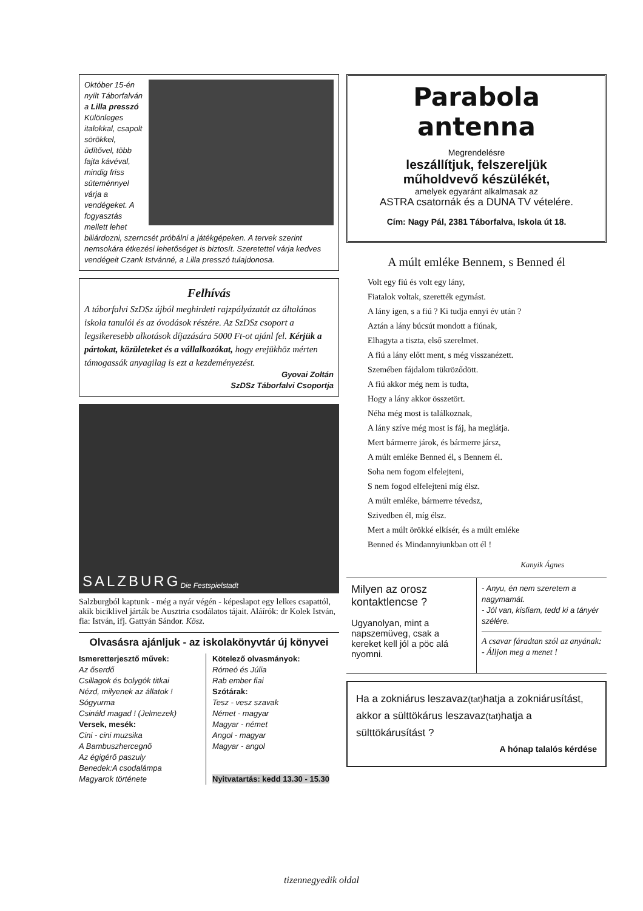Október 15-én nyílt Táborfalván a Lilla presszó Különleges italokkal, csapolt sörökkel, üdítővel, több fajta kávéval, mindig friss süteménnyel várja a vendégeket. A fogyasztás mellett lehet biliárdozni, szerncsét próbálni a játékgépeken. A tervek szerint nemsokára étkezési lehetőséget is biztosít. Szeretettel várja kedves vendégeit Czank Istvánné, a Lilla presszó tulajdonosa.
Felhívás
A táborfalvi SzDSz újból meghirdeti rajzpályázatát az általános iskola tanulói és az óvodások részére. Az SzDSz csoport a legsikeresebb alkotások díjazására 5000 Ft-ot ajánl fel. Kérjük a pártokat, közületeket és a vállalkozókat, hogy erejükhöz mérten támogassák anyagilag is ezt a kezdeményezést.
Gyovai Zoltán
SzDSz Táborfalvi Csoportja
SALZBURG Die Festspielstadt
Salzburgból kaptunk - még a nyár végén - képeslapot egy lelkes csapattól, akik biciklivel járták be Ausztria csodálatos tájait. Aláírók: dr Kolek István, fia: István, ifj. Gattyán Sándor. Kösz.
Olvasásra ajánljuk - az iskolakönyvtár új könyvei
Ismeretterjesztő művek:
Az őserdő
Csillagok és bolygók titkai
Nézd, milyenek az állatok !
Sógyurma
Csináld magad ! (Jelmezek)
Versek, mesék:
Cini - cini muzsika
A Bambuszhercegnő
Az égigérő paszuly
Benedek:A csodalámpa
Magyarok története
Kötelező olvasmányok:
Rómeó és Júlia
Rab ember fiai
Szótárak:
Tesz - vesz szavak
Német - magyar
Magyar - német
Angol - magyar
Magyar - angol
Nyitvatartás: kedd 13.30 - 15.30
Parabola antenna
Megrendelésre
leszállítjuk, felszereljük
műholdvevő készülékét,
amelyek egyaránt alkalmasak az
ASTRA csatornák és a DUNA TV vételére.
Cím: Nagy Pál, 2381 Táborfalva, Iskola út 18.
A múlt emléke Bennem, s Benned él
Volt egy fiú és volt egy lány,
Fiatalok voltak, szerették egymást.
A lány igen, s a fiú ? Ki tudja ennyi év után ?
Aztán a lány búcsút mondott a fiúnak,
Elhagyta a tiszta, első szerelmet.
A fiú a lány előtt ment, s még visszanézett.
Szemében fájdalom tükröződött.
A fiú akkor még nem is tudta,
Hogy a lány akkor összetört.
Néha még most is találkoznak,
A lány szíve még most is fáj, ha meglátja.
Mert bármerre járok, és bármerre jársz,
A múlt emléke Benned él, s Bennem él.
Soha nem fogom elfelejteni,
S nem fogod elfelejteni míg élsz.
A múlt emléke, bármerre tévedsz,
Szivedben él, míg élsz.
Mert a múlt örökké elkísér, és a múlt emléke
Benned és Mindannyiunkban ott él !
Kanyik Ágnes
Milyen az orosz kontaktlencse ?
Ugyanolyan, mint a napszemüveg, csak a kereket kell jól a pöc alá nyomni.
- Anyu, én nem szeretem a nagymamát.
- Jól van, kisfiam, tedd ki a tányér szélére.
A csavar fáradtan szól az anyának:
- Álljon meg a menet !
Ha a zokniárus leszavaz(tat) hatja a zokniárusítást, akkor a sülttökárus leszavaz(tat) hatja a sülttökárusítást ?
A hónap talalós kérdése
tizennegyedik oldal